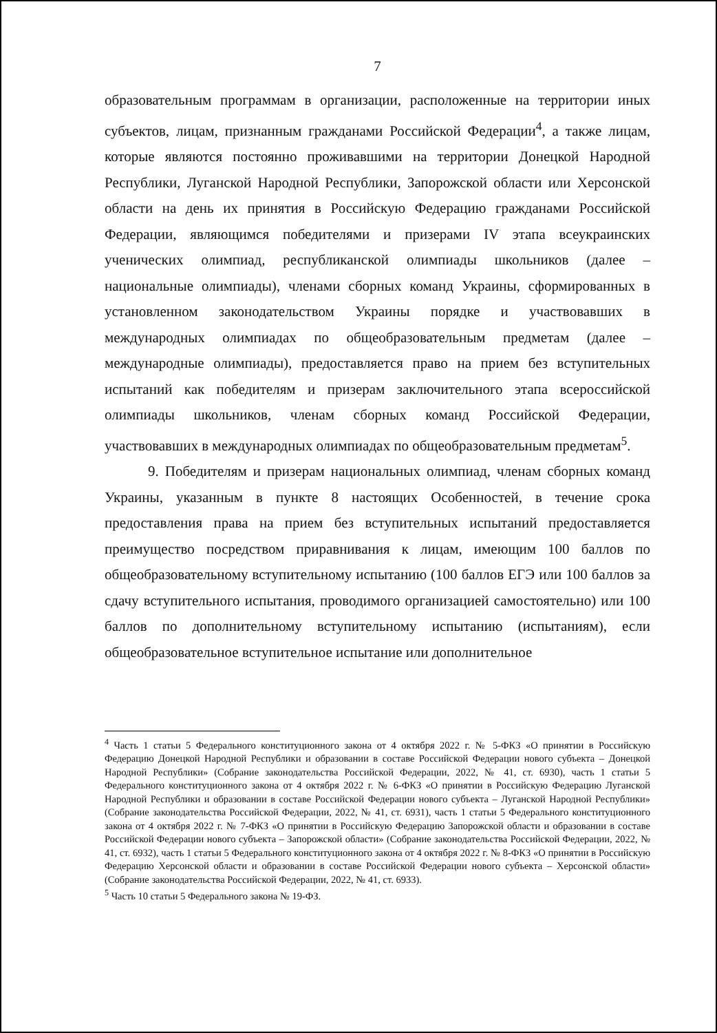7
образовательным программам в организации, расположенные на территории иных субъектов, лицам, признанным гражданами Российской Федерации<sup>4</sup>, а также лицам, которые являются постоянно проживавшими на территории Донецкой Народной Республики, Луганской Народной Республики, Запорожской области или Херсонской области на день их принятия в Российскую Федерацию гражданами Российской Федерации, являющимся победителями и призерами IV этапа всеукраинских ученических олимпиад, республиканской олимпиады школьников (далее – национальные олимпиады), членами сборных команд Украины, сформированных в установленном законодательством Украины порядке и участвовавших в международных олимпиадах по общеобразовательным предметам (далее – международные олимпиады), предоставляется право на прием без вступительных испытаний как победителям и призерам заключительного этапа всероссийской олимпиады школьников, членам сборных команд Российской Федерации, участвовавших в международных олимпиадах по общеобразовательным предметам<sup>5</sup>.
9. Победителям и призерам национальных олимпиад, членам сборных команд Украины, указанным в пункте 8 настоящих Особенностей, в течение срока предоставления права на прием без вступительных испытаний предоставляется преимущество посредством приравнивания к лицам, имеющим 100 баллов по общеобразовательному вступительному испытанию (100 баллов ЕГЭ или 100 баллов за сдачу вступительного испытания, проводимого организацией самостоятельно) или 100 баллов по дополнительному вступительному испытанию (испытаниям), если общеобразовательное вступительное испытание или дополнительное
<sup>4</sup> Часть 1 статьи 5 Федерального конституционного закона от 4 октября 2022 г. № 5-ФКЗ «О принятии в Российскую Федерацию Донецкой Народной Республики и образовании в составе Российской Федерации нового субъекта – Донецкой Народной Республики» (Собрание законодательства Российской Федерации, 2022, № 41, ст. 6930), часть 1 статьи 5 Федерального конституционного закона от 4 октября 2022 г. № 6-ФКЗ «О принятии в Российскую Федерацию Луганской Народной Республики и образовании в составе Российской Федерации нового субъекта – Луганской Народной Республики» (Собрание законодательства Российской Федерации, 2022, № 41, ст. 6931), часть 1 статьи 5 Федерального конституционного закона от 4 октября 2022 г. № 7-ФКЗ «О принятии в Российскую Федерацию Запорожской области и образовании в составе Российской Федерации нового субъекта – Запорожской области» (Собрание законодательства Российской Федерации, 2022, № 41, ст. 6932), часть 1 статьи 5 Федерального конституционного закона от 4 октября 2022 г. № 8-ФКЗ «О принятии в Российскую Федерацию Херсонской области и образовании в составе Российской Федерации нового субъекта – Херсонской области» (Собрание законодательства Российской Федерации, 2022, № 41, ст. 6933).
<sup>5</sup> Часть 10 статьи 5 Федерального закона № 19-ФЗ.